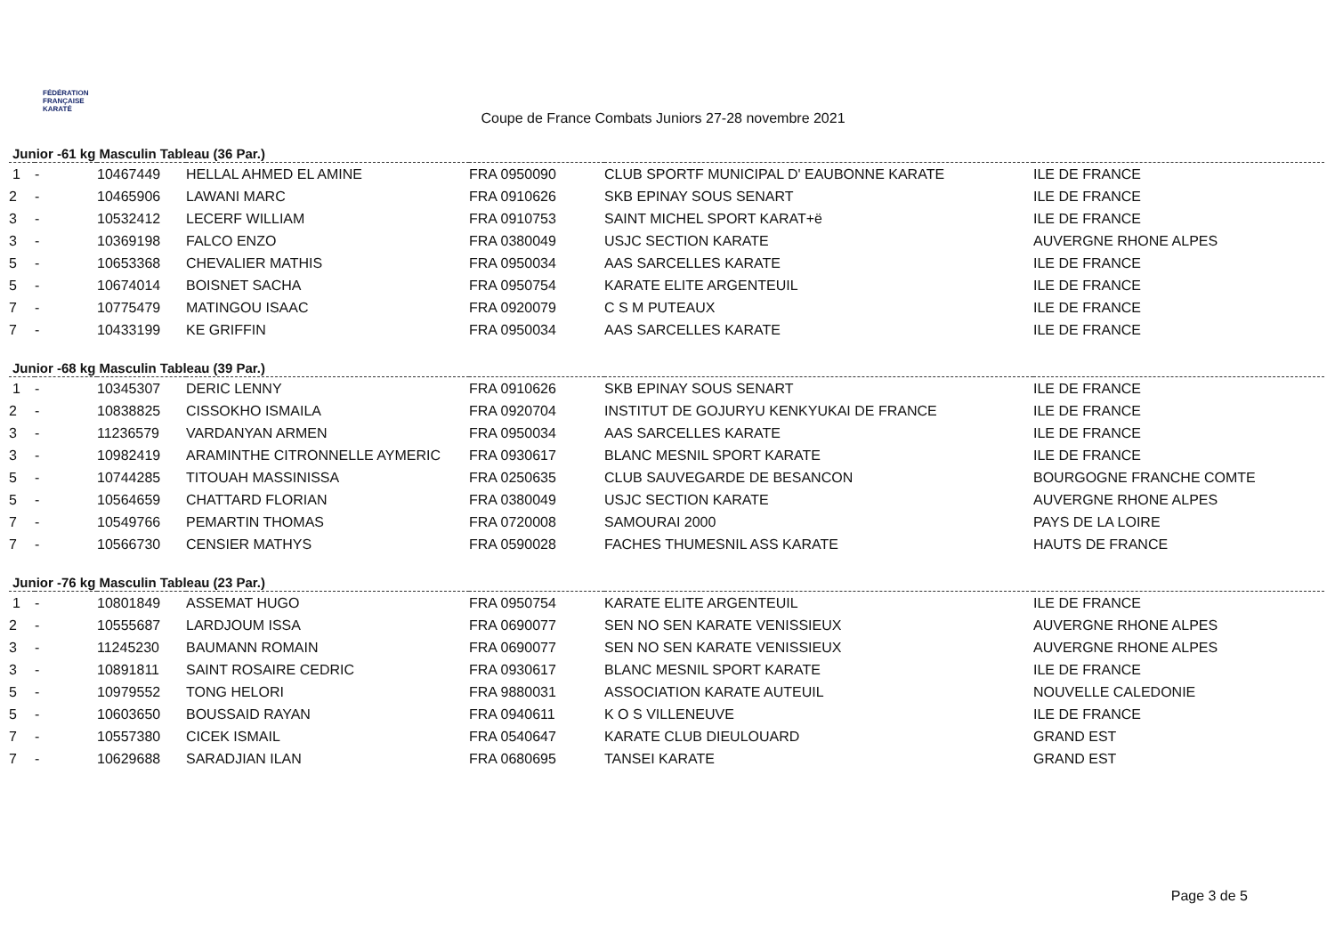FÉDÉRATION
FRANÇAISE
KARATÉ
Coupe de France Combats Juniors 27-28 novembre 2021
Junior -61 kg Masculin Tableau (36 Par.)
| 1 | - | 10467449 | HELLAL AHMED EL AMINE | FRA 0950090 | CLUB SPORTF MUNICIPAL D' EAUBONNE KARATE | ILE DE FRANCE |
| 2 | - | 10465906 | LAWANI MARC | FRA 0910626 | SKB EPINAY SOUS SENART | ILE DE FRANCE |
| 3 | - | 10532412 | LECERF WILLIAM | FRA 0910753 | SAINT MICHEL SPORT KARAT+ë | ILE DE FRANCE |
| 3 | - | 10369198 | FALCO ENZO | FRA 0380049 | USJC SECTION KARATE | AUVERGNE RHONE ALPES |
| 5 | - | 10653368 | CHEVALIER MATHIS | FRA 0950034 | AAS SARCELLES KARATE | ILE DE FRANCE |
| 5 | - | 10674014 | BOISNET SACHA | FRA 0950754 | KARATE ELITE ARGENTEUIL | ILE DE FRANCE |
| 7 | - | 10775479 | MATINGOU ISAAC | FRA 0920079 | C S M PUTEAUX | ILE DE FRANCE |
| 7 | - | 10433199 | KE GRIFFIN | FRA 0950034 | AAS SARCELLES KARATE | ILE DE FRANCE |
Junior -68 kg Masculin Tableau (39 Par.)
| 1 | - | 10345307 | DERIC LENNY | FRA 0910626 | SKB EPINAY SOUS SENART | ILE DE FRANCE |
| 2 | - | 10838825 | CISSOKHO ISMAILA | FRA 0920704 | INSTITUT DE GOJURYU KENKYUKAI DE FRANCE | ILE DE FRANCE |
| 3 | - | 11236579 | VARDANYAN ARMEN | FRA 0950034 | AAS SARCELLES KARATE | ILE DE FRANCE |
| 3 | - | 10982419 | ARAMINTHE CITRONNELLE AYMERIC | FRA 0930617 | BLANC MESNIL SPORT KARATE | ILE DE FRANCE |
| 5 | - | 10744285 | TITOUAH MASSINISSA | FRA 0250635 | CLUB SAUVEGARDE DE BESANCON | BOURGOGNE FRANCHE COMTE |
| 5 | - | 10564659 | CHATTARD FLORIAN | FRA 0380049 | USJC SECTION KARATE | AUVERGNE RHONE ALPES |
| 7 | - | 10549766 | PEMARTIN THOMAS | FRA 0720008 | SAMOURAI 2000 | PAYS DE LA LOIRE |
| 7 | - | 10566730 | CENSIER MATHYS | FRA 0590028 | FACHES THUMESNIL ASS KARATE | HAUTS DE FRANCE |
Junior -76 kg Masculin Tableau (23 Par.)
| 1 | - | 10801849 | ASSEMAT HUGO | FRA 0950754 | KARATE ELITE ARGENTEUIL | ILE DE FRANCE |
| 2 | - | 10555687 | LARDJOUM ISSA | FRA 0690077 | SEN NO SEN KARATE VENISSIEUX | AUVERGNE RHONE ALPES |
| 3 | - | 11245230 | BAUMANN ROMAIN | FRA 0690077 | SEN NO SEN KARATE VENISSIEUX | AUVERGNE RHONE ALPES |
| 3 | - | 10891811 | SAINT ROSAIRE CEDRIC | FRA 0930617 | BLANC MESNIL SPORT KARATE | ILE DE FRANCE |
| 5 | - | 10979552 | TONG HELORI | FRA 9880031 | ASSOCIATION KARATE AUTEUIL | NOUVELLE CALEDONIE |
| 5 | - | 10603650 | BOUSSAID RAYAN | FRA 0940611 | K O S VILLENEUVE | ILE DE FRANCE |
| 7 | - | 10557380 | CICEK ISMAIL | FRA 0540647 | KARATE CLUB DIEULOUARD | GRAND EST |
| 7 | - | 10629688 | SARADJIAN ILAN | FRA 0680695 | TANSEI KARATE | GRAND EST |
Page 3 de 5